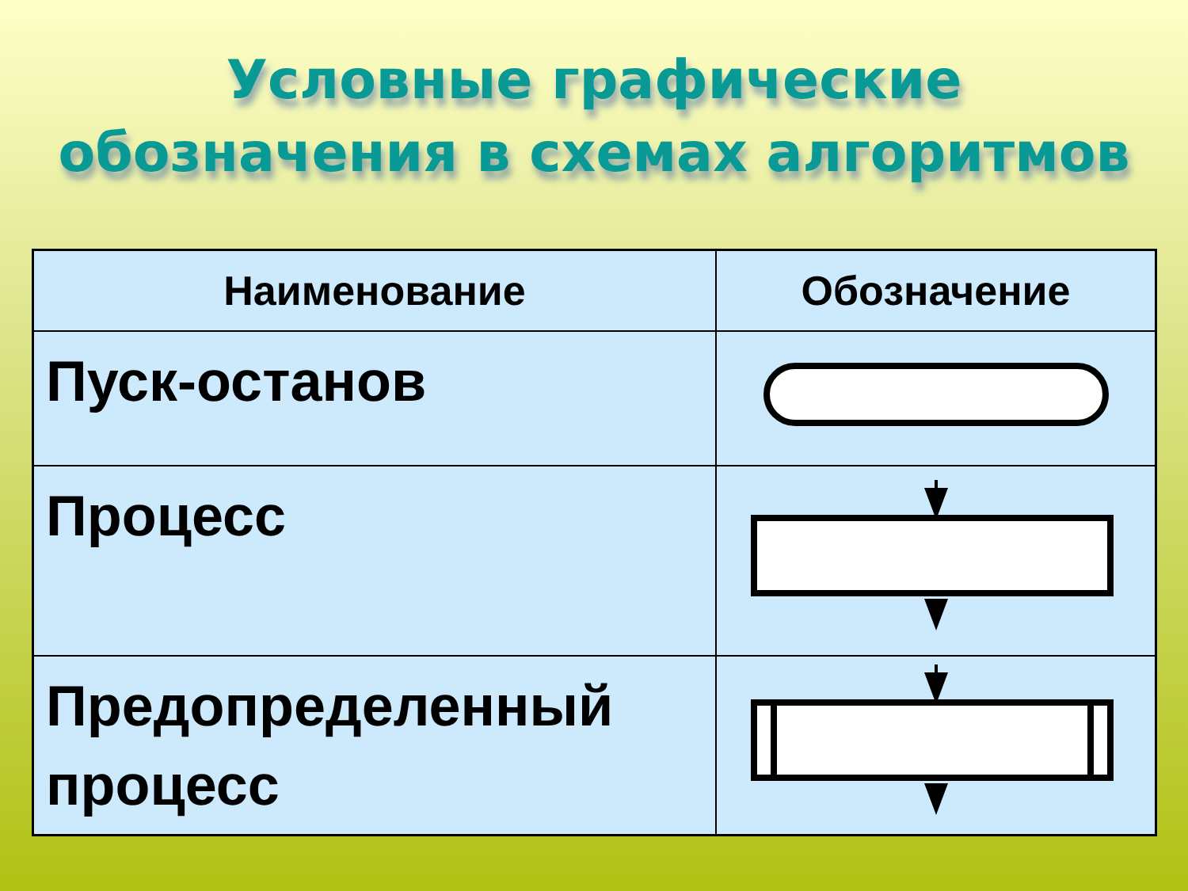Условные графические
обозначения в схемах алгоритмов
| Наименование | Обозначение |
| --- | --- |
| Пуск-останов | |
| Процесс | |
| Предопределенный процесс | |